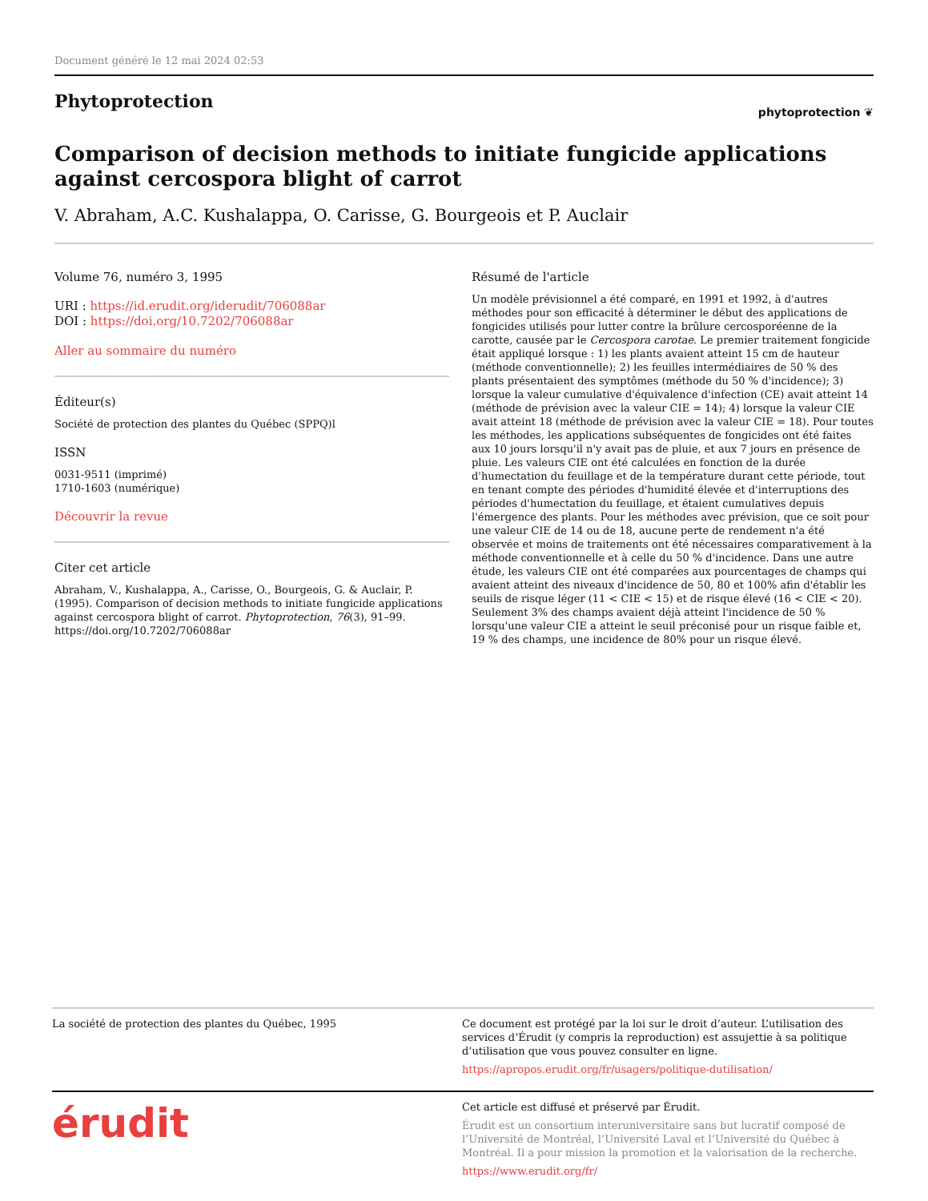Document généré le 12 mai 2024 02:53
Phytoprotection
phytoprotection ❦
Comparison of decision methods to initiate fungicide applications against cercospora blight of carrot
V. Abraham, A.C. Kushalappa, O. Carisse, G. Bourgeois et P. Auclair
Volume 76, numéro 3, 1995
URI : https://id.erudit.org/iderudit/706088ar
DOI : https://doi.org/10.7202/706088ar
Aller au sommaire du numéro
Éditeur(s)
Société de protection des plantes du Québec (SPPQ)l
ISSN
0031-9511 (imprimé)
1710-1603 (numérique)
Découvrir la revue
Citer cet article
Abraham, V., Kushalappa, A., Carisse, O., Bourgeois, G. & Auclair, P. (1995). Comparison of decision methods to initiate fungicide applications against cercospora blight of carrot. Phytoprotection, 76(3), 91–99. https://doi.org/10.7202/706088ar
Résumé de l'article
Un modèle prévisionnel a été comparé, en 1991 et 1992, à d'autres méthodes pour son efficacité à déterminer le début des applications de fongicides utilisés pour lutter contre la brûlure cercosporéenne de la carotte, causée par le Cercospora carotae. Le premier traitement fongicide était appliqué lorsque : 1) les plants avaient atteint 15 cm de hauteur (méthode conventionnelle); 2) les feuilles intermédiaires de 50 % des plants présentaient des symptômes (méthode du 50 % d'incidence); 3) lorsque la valeur cumulative d'équivalence d'infection (CE) avait atteint 14 (méthode de prévision avec la valeur CIE = 14); 4) lorsque la valeur CIE avait atteint 18 (méthode de prévision avec la valeur CIE = 18). Pour toutes les méthodes, les applications subséquentes de fongicides ont été faites aux 10 jours lorsqu'il n'y avait pas de pluie, et aux 7 jours en présence de pluie. Les valeurs CIE ont été calculées en fonction de la durée d'humectation du feuillage et de la température durant cette période, tout en tenant compte des périodes d'humidité élevée et d'interruptions des périodes d'humectation du feuillage, et étaient cumulatives depuis l'émergence des plants. Pour les méthodes avec prévision, que ce soit pour une valeur CIE de 14 ou de 18, aucune perte de rendement n'a été observée et moins de traitements ont été nécessaires comparativement à la méthode conventionnelle et à celle du 50 % d'incidence. Dans une autre étude, les valeurs CIE ont été comparées aux pourcentages de champs qui avaient atteint des niveaux d'incidence de 50, 80 et 100% afin d'établir les seuils de risque léger (11 < CIE < 15) et de risque élevé (16 < CIE < 20). Seulement 3% des champs avaient déjà atteint l'incidence de 50 % lorsqu'une valeur CIE a atteint le seuil préconisé pour un risque faible et, 19 % des champs, une incidence de 80% pour un risque élevé.
La société de protection des plantes du Québec, 1995 Ce document est protégé par la loi sur le droit d’auteur. L’utilisation des services d’Érudit (y compris la reproduction) est assujettie à sa politique d’utilisation que vous pouvez consulter en ligne.
https://apropos.erudit.org/fr/usagers/politique-dutilisation/
érudit
Cet article est diffusé et préservé par Érudit.
Érudit est un consortium interuniversitaire sans but lucratif composé de l’Université de Montréal, l’Université Laval et l’Université du Québec à Montréal. Il a pour mission la promotion et la valorisation de la recherche.
https://www.erudit.org/fr/